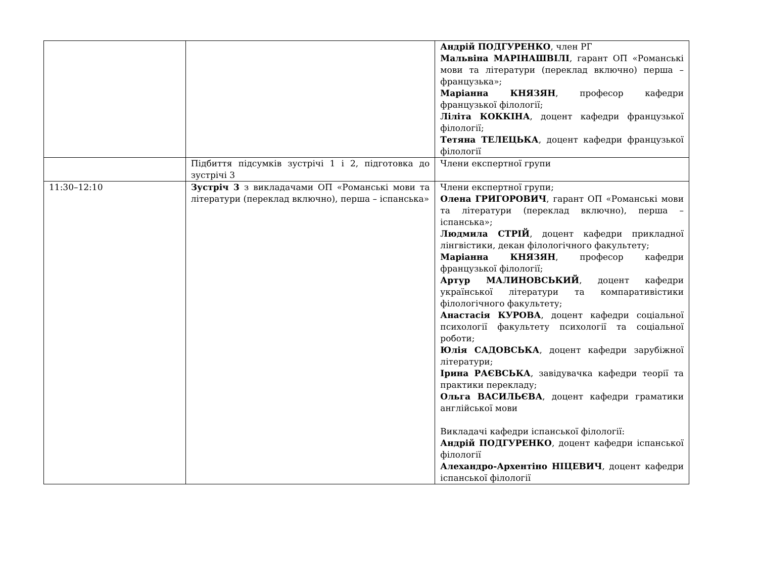| | | Андрій ПОДГУРЕНКО , член РГ Мальвіна МАРІНАШВІЛІ , гарант ОП «Романські мови та літератури (переклад включно) перша – французька»; Маріанна КНЯЗЯН , професор кафедри французької філології; Ліліта КОККІНА , доцент кафедри французької філології; Тетяна ТЕЛЕЦЬКА , доцент кафедри французької філології |
| | Підбиття підсумків зустрічі 1 і 2, підготовка до зустрічі 3 | Члени експертної групи |
| 11:30–12:10 | Зустріч 3 з викладачами ОП «Романські мови та літератури (переклад включно), перша – іспанська» | Члени експертної групи; Олена ГРИГОРОВИЧ , гарант ОП «Романські мови та літератури (переклад включно), перша – іспанська»; Людмила СТРІЙ , доцент кафедри прикладної лінгвістики, декан філологічного факультету; Маріанна КНЯЗЯН , професор кафедри французької філології; Артур МАЛИНОВСЬКИЙ , доцент кафедри української літератури та компаративістики філологічного факультету; Анастасія КУРОВА , доцент кафедри соціальної психології факультету психології та соціальної роботи; Юлія САДОВСЬКА , доцент кафедри зарубіжної літератури; Ірина РАЄВСЬКА , завідувачка кафедри теорії та практики перекладу; Ольга ВАСИЛЬЄВА , доцент кафедри граматики англійської мови Викладачі кафедри іспанської філології: Андрій ПОДГУРЕНКО , доцент кафедри іспанської філології Алехандро-Архентіно НІЦЕВИЧ , доцент кафедри іспанської філології |